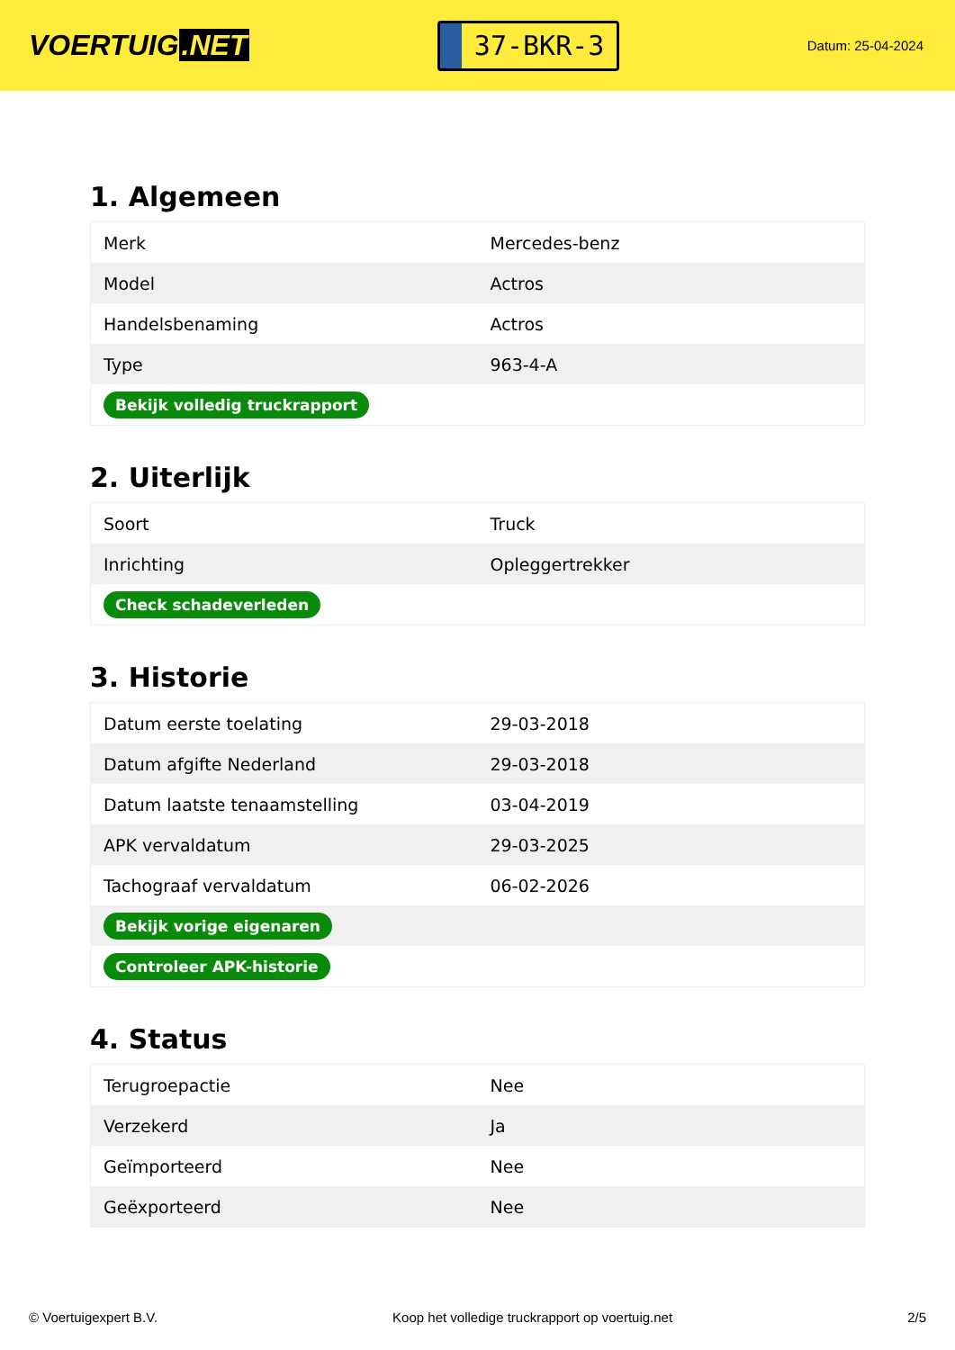VOERTUIG.NET
37-BKR-3
Datum: 25-04-2024
1. Algemeen
| Merk | Mercedes-benz |
| Model | Actros |
| Handelsbenaming | Actros |
| Type | 963-4-A |
| Bekijk volledig truckrapport | |
2. Uiterlijk
| Soort | Truck |
| Inrichting | Opleggertrekker |
| Check schadeverleden | |
3. Historie
| Datum eerste toelating | 29-03-2018 |
| Datum afgifte Nederland | 29-03-2018 |
| Datum laatste tenaamstelling | 03-04-2019 |
| APK vervaldatum | 29-03-2025 |
| Tachograaf vervaldatum | 06-02-2026 |
| Bekijk vorige eigenaren | |
| Controleer APK-historie | |
4. Status
| Terugroepactie | Nee |
| Verzekerd | Ja |
| Geïmporteerd | Nee |
| Geëxporteerd | Nee |
© Voertuigexpert B.V. Koop het volledige truckrapport op voertuig.net 2/5